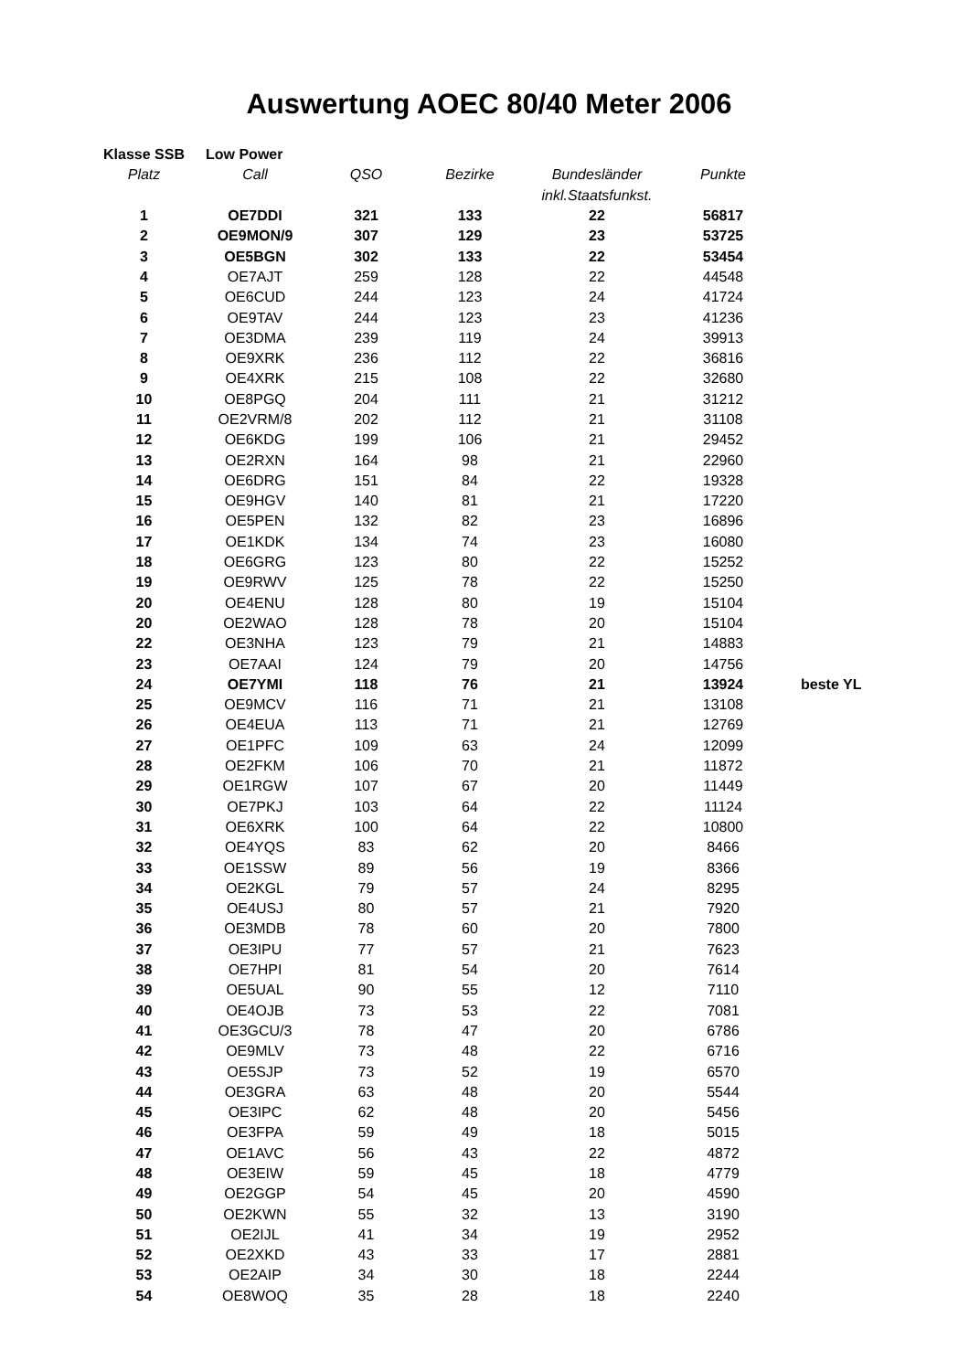Auswertung AOEC 80/40 Meter 2006
| Klasse SSB | Low Power | | | | | |
| Platz | Call | QSO | Bezirke | Bundesländer | Punkte | |
| | | | | inkl.Staatsfunkst. | | |
| 1 | OE7DDI | 321 | 133 | 22 | 56817 | |
| 2 | OE9MON/9 | 307 | 129 | 23 | 53725 | |
| 3 | OE5BGN | 302 | 133 | 22 | 53454 | |
| 4 | OE7AJT | 259 | 128 | 22 | 44548 | |
| 5 | OE6CUD | 244 | 123 | 24 | 41724 | |
| 6 | OE9TAV | 244 | 123 | 23 | 41236 | |
| 7 | OE3DMA | 239 | 119 | 24 | 39913 | |
| 8 | OE9XRK | 236 | 112 | 22 | 36816 | |
| 9 | OE4XRK | 215 | 108 | 22 | 32680 | |
| 10 | OE8PGQ | 204 | 111 | 21 | 31212 | |
| 11 | OE2VRM/8 | 202 | 112 | 21 | 31108 | |
| 12 | OE6KDG | 199 | 106 | 21 | 29452 | |
| 13 | OE2RXN | 164 | 98 | 21 | 22960 | |
| 14 | OE6DRG | 151 | 84 | 22 | 19328 | |
| 15 | OE9HGV | 140 | 81 | 21 | 17220 | |
| 16 | OE5PEN | 132 | 82 | 23 | 16896 | |
| 17 | OE1KDK | 134 | 74 | 23 | 16080 | |
| 18 | OE6GRG | 123 | 80 | 22 | 15252 | |
| 19 | OE9RWV | 125 | 78 | 22 | 15250 | |
| 20 | OE4ENU | 128 | 80 | 19 | 15104 | |
| 20 | OE2WAO | 128 | 78 | 20 | 15104 | |
| 22 | OE3NHA | 123 | 79 | 21 | 14883 | |
| 23 | OE7AAI | 124 | 79 | 20 | 14756 | |
| 24 | OE7YMI | 118 | 76 | 21 | 13924 | beste YL |
| 25 | OE9MCV | 116 | 71 | 21 | 13108 | |
| 26 | OE4EUA | 113 | 71 | 21 | 12769 | |
| 27 | OE1PFC | 109 | 63 | 24 | 12099 | |
| 28 | OE2FKM | 106 | 70 | 21 | 11872 | |
| 29 | OE1RGW | 107 | 67 | 20 | 11449 | |
| 30 | OE7PKJ | 103 | 64 | 22 | 11124 | |
| 31 | OE6XRK | 100 | 64 | 22 | 10800 | |
| 32 | OE4YQS | 83 | 62 | 20 | 8466 | |
| 33 | OE1SSW | 89 | 56 | 19 | 8366 | |
| 34 | OE2KGL | 79 | 57 | 24 | 8295 | |
| 35 | OE4USJ | 80 | 57 | 21 | 7920 | |
| 36 | OE3MDB | 78 | 60 | 20 | 7800 | |
| 37 | OE3IPU | 77 | 57 | 21 | 7623 | |
| 38 | OE7HPI | 81 | 54 | 20 | 7614 | |
| 39 | OE5UAL | 90 | 55 | 12 | 7110 | |
| 40 | OE4OJB | 73 | 53 | 22 | 7081 | |
| 41 | OE3GCU/3 | 78 | 47 | 20 | 6786 | |
| 42 | OE9MLV | 73 | 48 | 22 | 6716 | |
| 43 | OE5SJP | 73 | 52 | 19 | 6570 | |
| 44 | OE3GRA | 63 | 48 | 20 | 5544 | |
| 45 | OE3IPC | 62 | 48 | 20 | 5456 | |
| 46 | OE3FPA | 59 | 49 | 18 | 5015 | |
| 47 | OE1AVC | 56 | 43 | 22 | 4872 | |
| 48 | OE3EIW | 59 | 45 | 18 | 4779 | |
| 49 | OE2GGP | 54 | 45 | 20 | 4590 | |
| 50 | OE2KWN | 55 | 32 | 13 | 3190 | |
| 51 | OE2IJL | 41 | 34 | 19 | 2952 | |
| 52 | OE2XKD | 43 | 33 | 17 | 2881 | |
| 53 | OE2AIP | 34 | 30 | 18 | 2244 | |
| 54 | OE8WOQ | 35 | 28 | 18 | 2240 | |